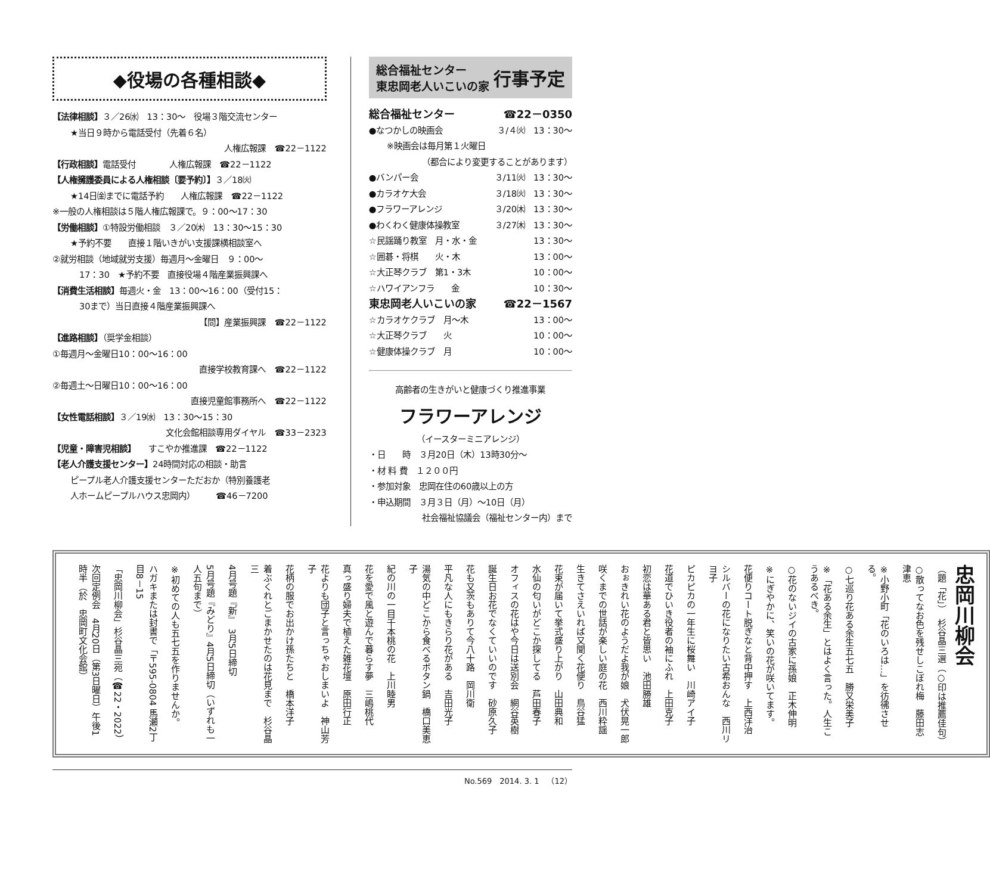◆役場の各種相談◆
【法律相談】３／26㈬　13：30～　役場３階交流センター
★当日９時から電話受付（先着６名）
人権広報課　☎22－1122
【行政相談】電話受付　　　　人権広報課　☎22－1122
【人権擁護委員による人権相談〔要予約〕】３／18㈫
★14日㈮までに電話予約　　人権広報課　☎22－1122
※一般の人権相談は５階人権広報課で。９：00～17：30
【労働相談】①特設労働相談　３／20㈭　13：30～15：30
★予約不要　　直接１階いきがい支援課横相談室へ
②就労相談（地域就労支援）毎週月～金曜日　９：00～
17：30　★予約不要　直接役場４階産業振興課へ
【消費生活相談】毎週火・金　13：00～16：00（受付15：
30まで）当日直接４階産業振興課へ
【問】産業振興課　☎22－1122
【進路相談】（奨学金相談）
①毎週月～金曜日10：00～16：00
直接学校教育課へ　☎22－1122
②毎週土～日曜日10：00～16：00
直接児童館事務所へ　☎22－1122
【女性電話相談】３／19㈬　13：30～15：30
文化会館相談専用ダイヤル　☎33－2323
【児童・障害児相談】　　すこやか推進課　☎22－1122
【老人介護支援センター】24時間対応の相談・助言
ピープル老人介護支援センターただおか（特別養護老
人ホームピープルハウス忠岡内）　　　☎46－7200
総合福祉センター
東忠岡老人いこいの家 行事予定
総合福祉センター ☎22－0350
●なつかしの映画会 ３/４㈫　13：30～
※映画会は毎月第１火曜日
（都合により変更することがあります）
●バンパー会 ３/11㈫　13：30～
●カラオケ大会 ３/18㈫　13：30～
●フラワーアレンジ ３/20㈭　13：30～
●わくわく健康体操教室 ３/27㈭　13：30～
☆民謡踊り教室　月・水・金 13：30～
☆囲碁・将棋　　火・木 13：00～
☆大正琴クラブ　第1・3木 10：00～
☆ハワイアンフラ　　金 10：30～
東忠岡老人いこいの家 ☎22－1567
☆カラオケクラブ　月～木 13：00～
☆大正琴クラブ　　火 10：00～
☆健康体操クラブ　月 10：00～
高齢者の生きがいと健康づくり推進事業
フラワーアレンジ
（イースターミニアレンジ）
・日　　時　３月20日（木）13時30分～
・材 料 費　１２００円
・参加対象　忠岡在住の60歳以上の方
・申込期間　３月３日（月）～10日（月）
社会福祉協議会（福祉センター内）まで
忠岡川柳会
（題「花」）　杉谷晶三選（○印は推薦佳句）
○散ってなお色を残せしこぼれ梅　藤田志津恵
※小野小町「花のいろは…」を彷彿させる。
○七巡り花ある余生五七五　勝又栄美子
※「花ある余生」とはよく言った。人生こうあるべき。
○花のないジイの古家に孫娘　正木伸明
※にぎやかに、笑いの花が咲いてます。
花便りコート脱ぎなと背中押す　上西洋治
シルバーの花になりたい古希おんな　西川リヨ子
ピカピカの一年生に桜舞い　川崎アイ子
花道でひいき役者の袖にふれ　上田克子
初恋は華ある君と皆思い　池田勝雄
おぉきれい花のようだよ我が娘　犬伏晃一郎
咲くまでの世話が楽しい庭の花　西川粋謡
生きてさえいれば又聞く花便り　鳥谷猛
花束が届いて挙式盛り上がり　山田典和
水仙の匂いがどこか探してる　芦田春子
オフィスの花はや今日は送別会　網谷英樹
誕生日お花でなくていいのです　砂原久子
花も又茨もありて今八十路　岡川衛
平凡な人にもきらり花がある　吉田光子
湯気の中どこから食べるボタン鍋　橋口美恵子
紀の川の一目千本桃の花　上川睦男
花を愛で風と遊んで暮らす夢　三嶋桃代
真っ盛り婦夫で植えた雑花壇　原田行正
花よりも団子と言っちゃおしまいよ　神山芳子
花柄の服でお出かけ孫たちと　橋本洋子
着ぶくれとごまかせたのは花見まで　杉谷晶三
4月号題『新』　3月5日締切
5月号題『みどり』4月5日締切（いずれも一人五句まで）
※初めての人も五七五を作りませんか。
ハガキまたは封書で「〒595-0804 馬瀬2丁目8－15
「忠岡川柳会」杉谷晶三宛（☎22・2022）
次回定例会　4月20日（第3日曜日）午後1時半（於　忠岡町文化会館）
No.569　2014. 3. 1　（12）